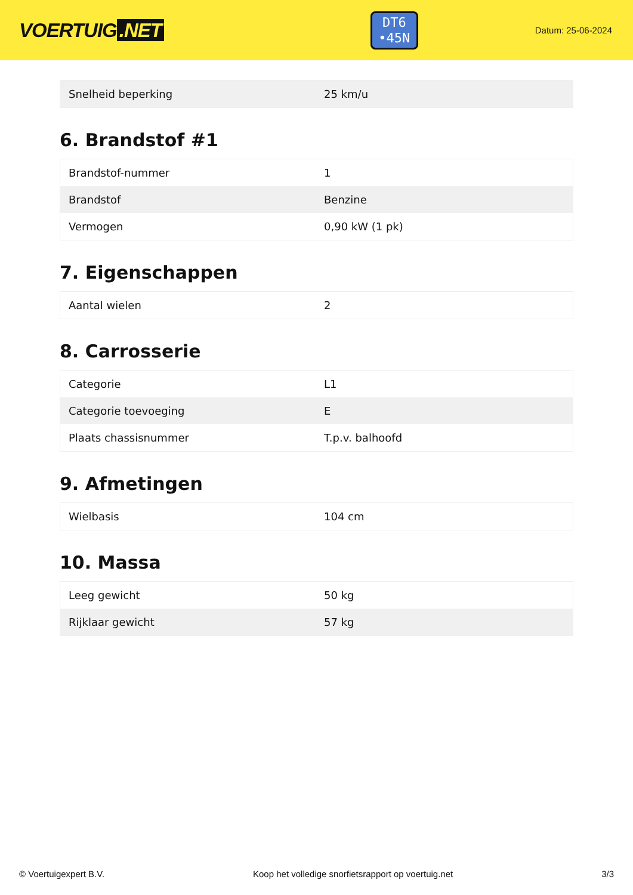VOERTUIG.NET
DT6
•45N
Datum: 25-06-2024
| Snelheid beperking | 25 km/u |
6. Brandstof #1
| Brandstof-nummer | 1 |
| Brandstof | Benzine |
| Vermogen | 0,90 kW (1 pk) |
7. Eigenschappen
| Aantal wielen | 2 |
8. Carrosserie
| Categorie | L1 |
| Categorie toevoeging | E |
| Plaats chassisnummer | T.p.v. balhoofd |
9. Afmetingen
| Wielbasis | 104 cm |
10. Massa
| Leeg gewicht | 50 kg |
| Rijklaar gewicht | 57 kg |
© Voertuigexpert B.V. Koop het volledige snorfietsrapport op voertuig.net 3/3